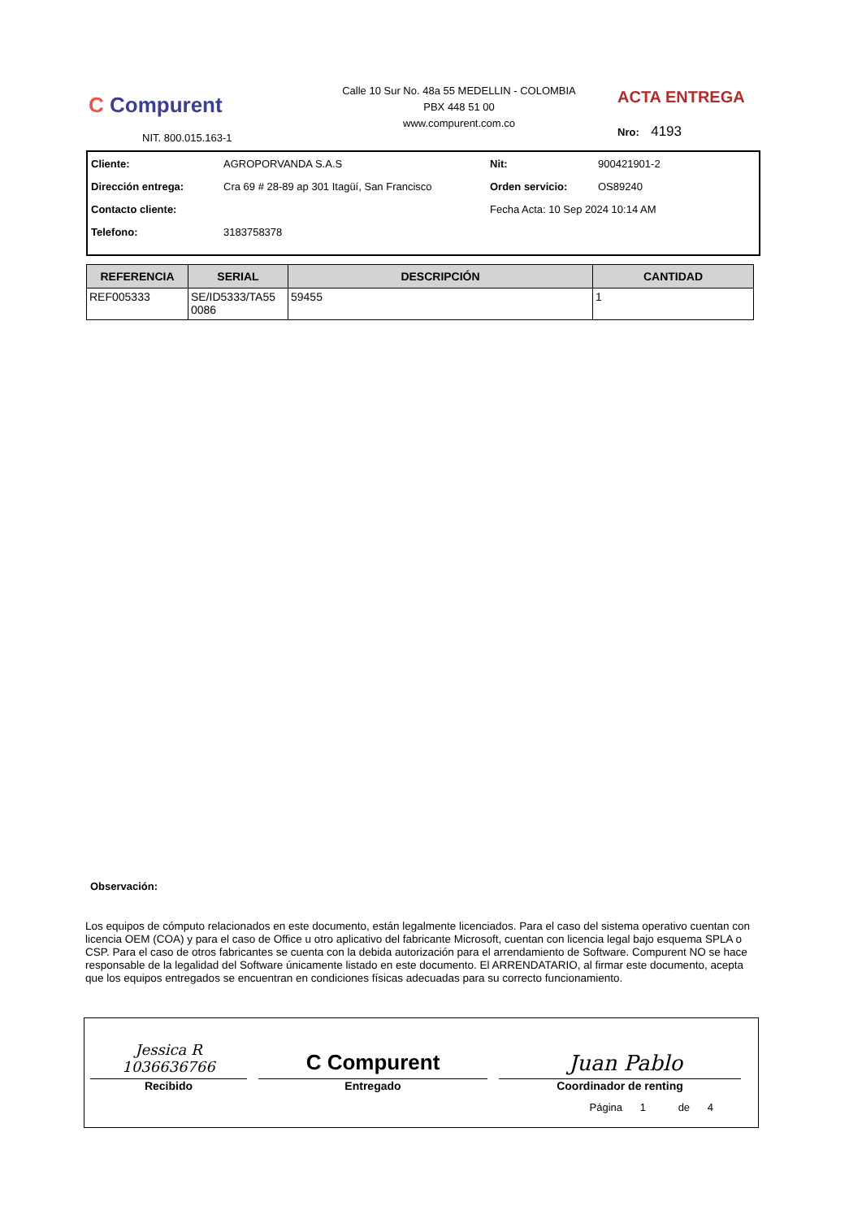C Compurent
NIT. 800.015.163-1
Calle 10 Sur No. 48a 55 MEDELLIN - COLOMBIA
PBX 448 51 00
www.compurent.com.co
ACTA ENTREGA
Nro: 4193
| Cliente: | AGROPORVANDA S.A.S | Nit: | 900421901-2 |
| Dirección entrega: | Cra 69 # 28-89 ap 301 Itagüí, San Francisco | Orden servicio: | OS89240 |
| Contacto cliente: | | Fecha Acta: 10 Sep 2024 10:14 AM | |
| Telefono: | 3183758378 | | |
| REFERENCIA | SERIAL | DESCRIPCIÓN | CANTIDAD |
| --- | --- | --- | --- |
| REF005333 | SE/ID5333/TA55 0086 | 59455 | 1 |
Observación:
Los equipos de cómputo relacionados en este documento, están legalmente licenciados. Para el caso del sistema operativo cuentan con licencia OEM (COA) y para el caso de Office u otro aplicativo del fabricante Microsoft, cuentan con licencia legal bajo esquema SPLA o CSP. Para el caso de otros fabricantes se cuenta con la debida autorización para el arrendamiento de Software. Compurent NO se hace responsable de la legalidad del Software únicamente listado en este documento. El ARRENDATARIO, al firmar este documento, acepta que los equipos entregados se encuentran en condiciones físicas adecuadas para su correcto funcionamiento.
| Jessica R 1036636766 Recibido | C Compurent Entregado | Juan Pablo Coordinador de renting |
Página 1 de 4